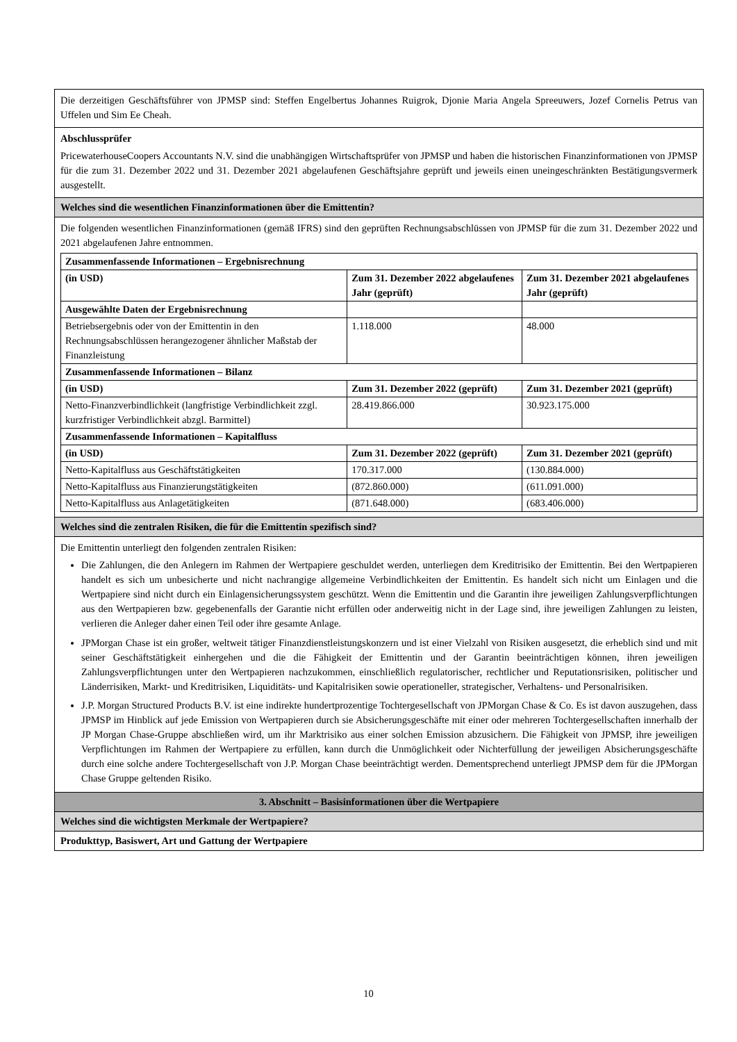Die derzeitigen Geschäftsführer von JPMSP sind: Steffen Engelbertus Johannes Ruigrok, Djonie Maria Angela Spreeuwers, Jozef Cornelis Petrus van Uffelen und Sim Ee Cheah.
Abschlussprüfer
PricewaterhouseCoopers Accountants N.V. sind die unabhängigen Wirtschaftsprüfer von JPMSP und haben die historischen Finanzinformationen von JPMSP für die zum 31. Dezember 2022 und 31. Dezember 2021 abgelaufenen Geschäftsjahre geprüft und jeweils einen uneingeschränkten Bestätigungsvermerk ausgestellt.
Welches sind die wesentlichen Finanzinformationen über die Emittentin?
Die folgenden wesentlichen Finanzinformationen (gemäß IFRS) sind den geprüften Rechnungsabschlüssen von JPMSP für die zum 31. Dezember 2022 und 2021 abgelaufenen Jahre entnommen.
| Zusammenfassende Informationen – Ergebnisrechnung | | |
| (in USD) | Zum 31. Dezember 2022 abgelaufenes Jahr (geprüft) | Zum 31. Dezember 2021 abgelaufenes Jahr (geprüft) |
| Ausgewählte Daten der Ergebnisrechnung | | |
| Betriebsergebnis oder von der Emittentin in den Rechnungsabschlüssen herangezogener ähnlicher Maßstab der Finanzleistung | 1.118.000 | 48.000 |
| Zusammenfassende Informationen – Bilanz | | |
| (in USD) | Zum 31. Dezember 2022 (geprüft) | Zum 31. Dezember 2021 (geprüft) |
| Netto-Finanzverbindlichkeit (langfristige Verbindlichkeit zzgl. kurzfristiger Verbindlichkeit abzgl. Barmittel) | 28.419.866.000 | 30.923.175.000 |
| Zusammenfassende Informationen – Kapitalfluss | | |
| (in USD) | Zum 31. Dezember 2022 (geprüft) | Zum 31. Dezember 2021 (geprüft) |
| Netto-Kapitalfluss aus Geschäftstätigkeiten | 170.317.000 | (130.884.000) |
| Netto-Kapitalfluss aus Finanzierungstätigkeiten | (872.860.000) | (611.091.000) |
| Netto-Kapitalfluss aus Anlagetätigkeiten | (871.648.000) | (683.406.000) |
Welches sind die zentralen Risiken, die für die Emittentin spezifisch sind?
Die Emittentin unterliegt den folgenden zentralen Risiken:
Die Zahlungen, die den Anlegern im Rahmen der Wertpapiere geschuldet werden, unterliegen dem Kreditrisiko der Emittentin. Bei den Wertpapieren handelt es sich um unbesicherte und nicht nachrangige allgemeine Verbindlichkeiten der Emittentin. Es handelt sich nicht um Einlagen und die Wertpapiere sind nicht durch ein Einlagensicherungssystem geschützt. Wenn die Emittentin und die Garantin ihre jeweiligen Zahlungsverpflichtungen aus den Wertpapieren bzw. gegebenenfalls der Garantie nicht erfüllen oder anderweitig nicht in der Lage sind, ihre jeweiligen Zahlungen zu leisten, verlieren die Anleger daher einen Teil oder ihre gesamte Anlage.
JPMorgan Chase ist ein großer, weltweit tätiger Finanzdienstleistungskonzern und ist einer Vielzahl von Risiken ausgesetzt, die erheblich sind und mit seiner Geschäftstätigkeit einhergehen und die die Fähigkeit der Emittentin und der Garantin beeinträchtigen können, ihren jeweiligen Zahlungsverpflichtungen unter den Wertpapieren nachzukommen, einschließlich regulatorischer, rechtlicher und Reputationsrisiken, politischer und Länderrisiken, Markt- und Kreditrisiken, Liquiditäts- und Kapitalrisiken sowie operationeller, strategischer, Verhaltens- und Personalrisiken.
J.P. Morgan Structured Products B.V. ist eine indirekte hundertprozentige Tochtergesellschaft von JPMorgan Chase & Co. Es ist davon auszugehen, dass JPMSP im Hinblick auf jede Emission von Wertpapieren durch sie Absicherungsgeschäfte mit einer oder mehreren Tochtergesellschaften innerhalb der JP Morgan Chase-Gruppe abschließen wird, um ihr Marktrisiko aus einer solchen Emission abzusichern. Die Fähigkeit von JPMSP, ihre jeweiligen Verpflichtungen im Rahmen der Wertpapiere zu erfüllen, kann durch die Unmöglichkeit oder Nichterfüllung der jeweiligen Absicherungsgeschäfte durch eine solche andere Tochtergesellschaft von J.P. Morgan Chase beeinträchtigt werden. Dementsprechend unterliegt JPMSP dem für die JPMorgan Chase Gruppe geltenden Risiko.
3. Abschnitt – Basisinformationen über die Wertpapiere
Welches sind die wichtigsten Merkmale der Wertpapiere?
Produkttyp, Basiswert, Art und Gattung der Wertpapiere
10